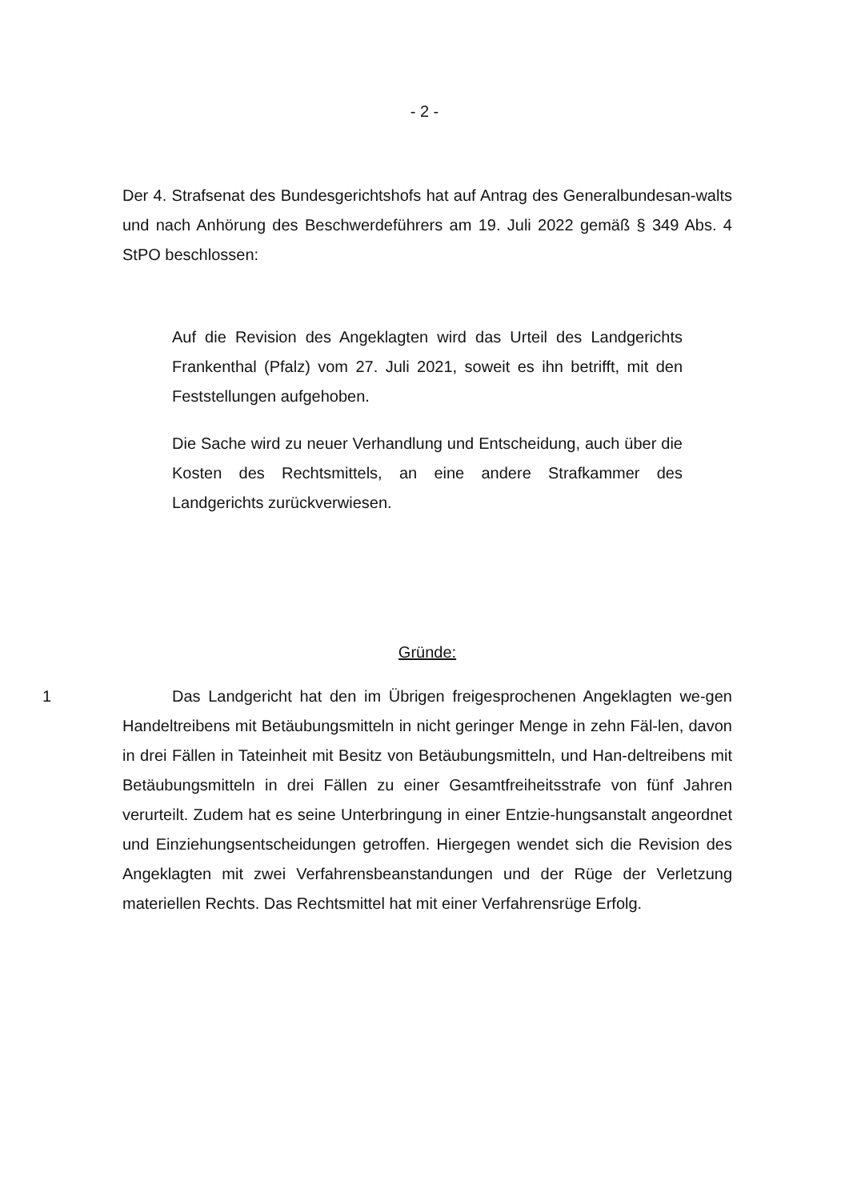- 2 -
Der 4. Strafsenat des Bundesgerichtshofs hat auf Antrag des Generalbundesan-walts und nach Anhörung des Beschwerdeführers am 19. Juli 2022 gemäß § 349 Abs. 4 StPO beschlossen:
Auf die Revision des Angeklagten wird das Urteil des Landgerichts Frankenthal (Pfalz) vom 27. Juli 2021, soweit es ihn betrifft, mit den Feststellungen aufgehoben.
Die Sache wird zu neuer Verhandlung und Entscheidung, auch über die Kosten des Rechtsmittels, an eine andere Strafkammer des Landgerichts zurückverwiesen.
Gründe:
1 Das Landgericht hat den im Übrigen freigesprochenen Angeklagten we-gen Handeltreibens mit Betäubungsmitteln in nicht geringer Menge in zehn Fäl-len, davon in drei Fällen in Tateinheit mit Besitz von Betäubungsmitteln, und Han-deltreibens mit Betäubungsmitteln in drei Fällen zu einer Gesamtfreiheitsstrafe von fünf Jahren verurteilt. Zudem hat es seine Unterbringung in einer Entzie-hungsanstalt angeordnet und Einziehungsentscheidungen getroffen. Hiergegen wendet sich die Revision des Angeklagten mit zwei Verfahrensbeanstandungen und der Rüge der Verletzung materiellen Rechts. Das Rechtsmittel hat mit einer Verfahrensrüge Erfolg.